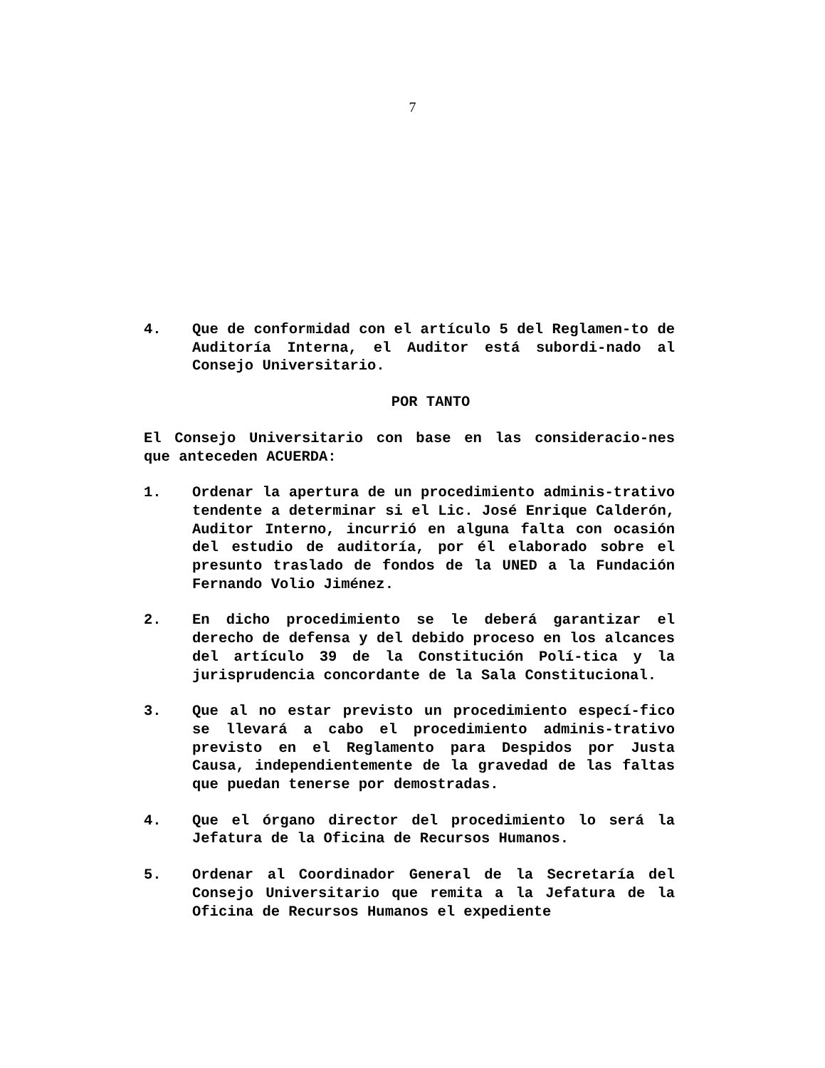7
4. Que de conformidad con el artículo 5 del Reglamen-to de Auditoría Interna, el Auditor está subordi-nado al Consejo Universitario.
POR TANTO
El Consejo Universitario con base en las consideracio-nes que anteceden ACUERDA:
1. Ordenar la apertura de un procedimiento adminis-trativo tendente a determinar si el Lic. José Enrique Calderón, Auditor Interno, incurrió en alguna falta con ocasión del estudio de auditoría, por él elaborado sobre el presunto traslado de fondos de la UNED a la Fundación Fernando Volio Jiménez.
2. En dicho procedimiento se le deberá garantizar el derecho de defensa y del debido proceso en los alcances del artículo 39 de la Constitución Polí-tica y la jurisprudencia concordante de la Sala Constitucional.
3. Que al no estar previsto un procedimiento especí-fico se llevará a cabo el procedimiento adminis-trativo previsto en el Reglamento para Despidos por Justa Causa, independientemente de la gravedad de las faltas que puedan tenerse por demostradas.
4. Que el órgano director del procedimiento lo será la Jefatura de la Oficina de Recursos Humanos.
5. Ordenar al Coordinador General de la Secretaría del Consejo Universitario que remita a la Jefatura de la Oficina de Recursos Humanos el expediente